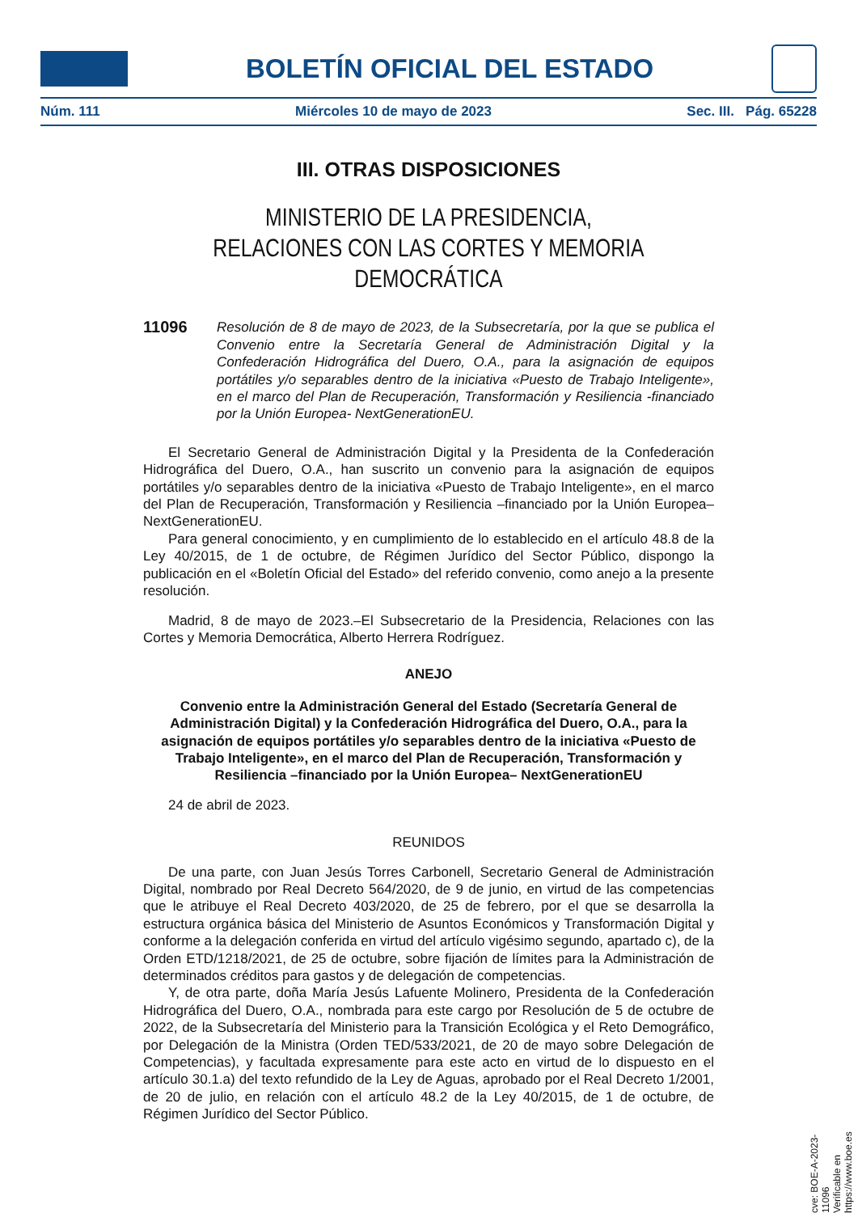BOLETÍN OFICIAL DEL ESTADO
Núm. 111 Miércoles 10 de mayo de 2023 Sec. III. Pág. 65228
III. OTRAS DISPOSICIONES
MINISTERIO DE LA PRESIDENCIA,
RELACIONES CON LAS CORTES Y MEMORIA DEMOCRÁTICA
11096 Resolución de 8 de mayo de 2023, de la Subsecretaría, por la que se publica el Convenio entre la Secretaría General de Administración Digital y la Confederación Hidrográfica del Duero, O.A., para la asignación de equipos portátiles y/o separables dentro de la iniciativa «Puesto de Trabajo Inteligente», en el marco del Plan de Recuperación, Transformación y Resiliencia -financiado por la Unión Europea- NextGenerationEU.
El Secretario General de Administración Digital y la Presidenta de la Confederación Hidrográfica del Duero, O.A., han suscrito un convenio para la asignación de equipos portátiles y/o separables dentro de la iniciativa «Puesto de Trabajo Inteligente», en el marco del Plan de Recuperación, Transformación y Resiliencia –financiado por la Unión Europea– NextGenerationEU.
Para general conocimiento, y en cumplimiento de lo establecido en el artículo 48.8 de la Ley 40/2015, de 1 de octubre, de Régimen Jurídico del Sector Público, dispongo la publicación en el «Boletín Oficial del Estado» del referido convenio, como anejo a la presente resolución.
Madrid, 8 de mayo de 2023.–El Subsecretario de la Presidencia, Relaciones con las Cortes y Memoria Democrática, Alberto Herrera Rodríguez.
ANEJO
Convenio entre la Administración General del Estado (Secretaría General de Administración Digital) y la Confederación Hidrográfica del Duero, O.A., para la asignación de equipos portátiles y/o separables dentro de la iniciativa «Puesto de Trabajo Inteligente», en el marco del Plan de Recuperación, Transformación y Resiliencia –financiado por la Unión Europea– NextGenerationEU
24 de abril de 2023.
REUNIDOS
De una parte, con Juan Jesús Torres Carbonell, Secretario General de Administración Digital, nombrado por Real Decreto 564/2020, de 9 de junio, en virtud de las competencias que le atribuye el Real Decreto 403/2020, de 25 de febrero, por el que se desarrolla la estructura orgánica básica del Ministerio de Asuntos Económicos y Transformación Digital y conforme a la delegación conferida en virtud del artículo vigésimo segundo, apartado c), de la Orden ETD/1218/2021, de 25 de octubre, sobre fijación de límites para la Administración de determinados créditos para gastos y de delegación de competencias.
Y, de otra parte, doña María Jesús Lafuente Molinero, Presidenta de la Confederación Hidrográfica del Duero, O.A., nombrada para este cargo por Resolución de 5 de octubre de 2022, de la Subsecretaría del Ministerio para la Transición Ecológica y el Reto Demográfico, por Delegación de la Ministra (Orden TED/533/2021, de 20 de mayo sobre Delegación de Competencias), y facultada expresamente para este acto en virtud de lo dispuesto en el artículo 30.1.a) del texto refundido de la Ley de Aguas, aprobado por el Real Decreto 1/2001, de 20 de julio, en relación con el artículo 48.2 de la Ley 40/2015, de 1 de octubre, de Régimen Jurídico del Sector Público.
cve: BOE-A-2023-11096
Verificable en https://www.boe.es